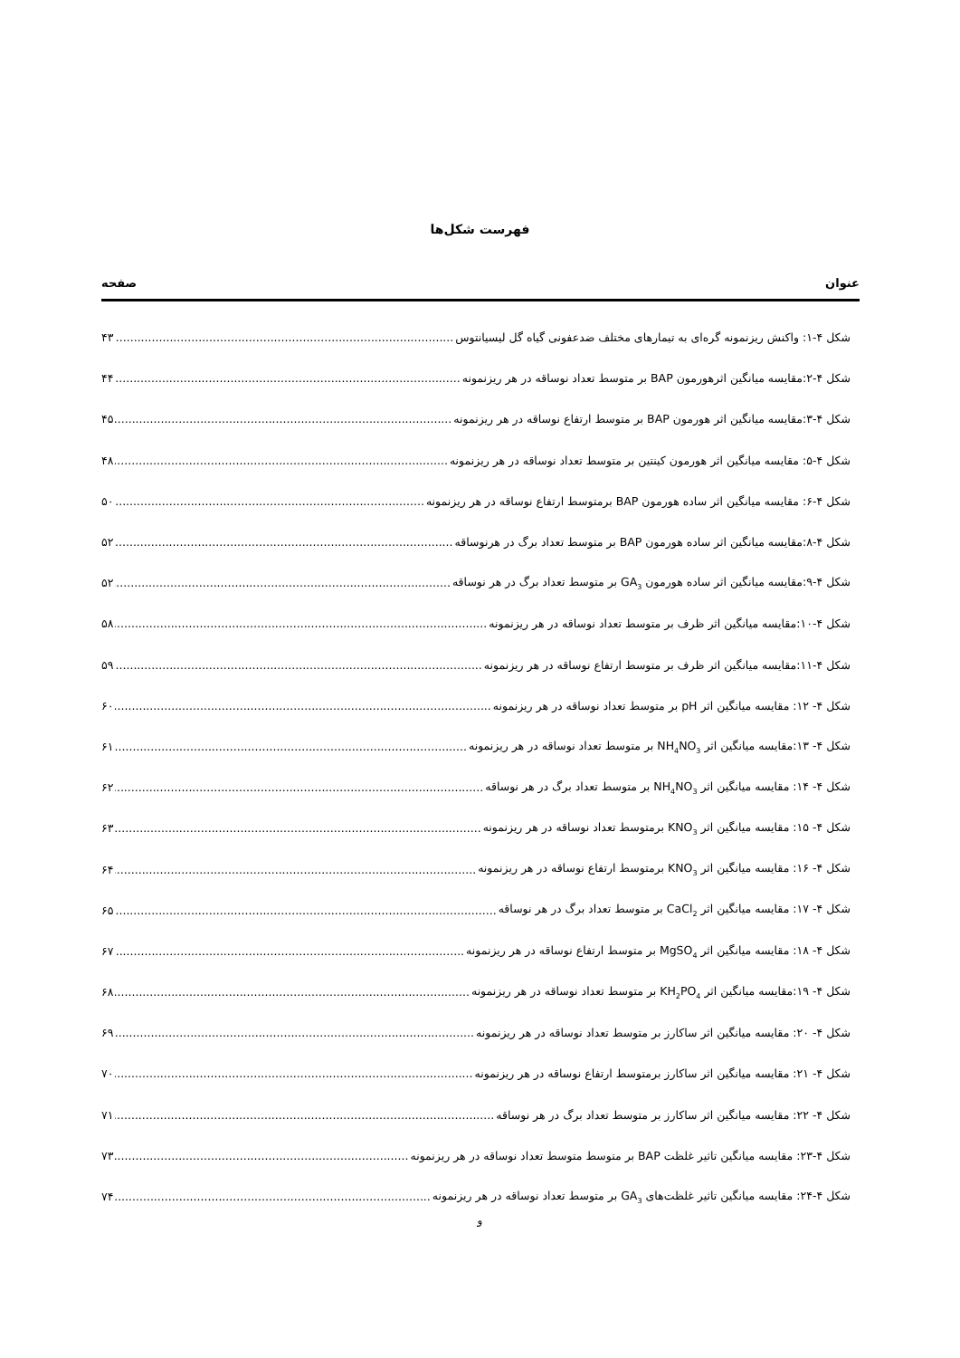فهرست شکل‌ها
عنوان صفحه
شکل ۴-۱: واکنش ریزنمونه گره‌ای به تیمارهای مختلف ضدعفونی گیاه گل لیسیانتوس ۴۳
شکل ۴-۲:مقایسه میانگین اثرهورمون BAP بر متوسط تعداد نوساقه در هر ریزنمونه ۴۴
شکل ۴-۳:مقایسه میانگین اثر هورمون BAP بر متوسط ارتفاع نوساقه در هر ریزنمونه ۴۵
شکل ۴-۵: مقایسه میانگین اثر هورمون کینتین بر متوسط تعداد نوساقه در هر ریزنمونه ۴۸
شکل ۴-۶: مقایسه میانگین اثر ساده هورمون BAP برمتوسط ارتفاع نوساقه در هر ریزنمونه ۵۰
شکل ۴-۸:مقایسه میانگین اثر ساده هورمون BAP بر متوسط تعداد برگ در هرنوساقه ۵۲
شکل ۴-۹:مقایسه میانگین اثر ساده هورمون GA<sub>3</sub> بر متوسط تعداد برگ در هر نوساقه ۵۲
شکل ۴-۱۰:مقایسه میانگین اثر ظرف بر متوسط تعداد نوساقه در هر ریزنمونه ۵۸
شکل ۴-۱۱:مقایسه میانگین اثر ظرف بر متوسط ارتفاع نوساقه در هر ریزنمونه ۵۹
شکل ۴- ۱۲: مقایسه میانگین اثر pH بر متوسط تعداد نوساقه در هر ریزنمونه ۶۰
شکل ۴- ۱۳:مقایسه میانگین اثر NH<sub>4</sub>NO<sub>3</sub> بر متوسط تعداد نوساقه در هر ریزنمونه ۶۱
شکل ۴- ۱۴: مقایسه میانگین اثر NH<sub>4</sub>NO<sub>3</sub> بر متوسط تعداد برگ در هر نوساقه ۶۲
شکل ۴- ۱۵: مقایسه میانگین اثر KNO<sub>3</sub> برمتوسط تعداد نوساقه در هر ریزنمونه ۶۳
شکل ۴- ۱۶: مقایسه میانگین اثر KNO<sub>3</sub> برمتوسط ارتفاع نوساقه در هر ریزنمونه ۶۴
شکل ۴- ۱۷: مقایسه میانگین اثر CaCl<sub>2</sub> بر متوسط تعداد برگ در هر نوساقه ۶۵
شکل ۴- ۱۸: مقایسه میانگین اثر MgSO<sub>4</sub> بر متوسط ارتفاع نوساقه در هر ریزنمونه ۶۷
شکل ۴- ۱۹:مقایسه میانگین اثر KH<sub>2</sub>PO<sub>4</sub> بر متوسط تعداد نوساقه در هر ریزنمونه ۶۸
شکل ۴- ۲۰: مقایسه میانگین اثر ساکارز بر متوسط تعداد نوساقه در هر ریزنمونه ۶۹
شکل ۴- ۲۱: مقایسه میانگین اثر ساکارز برمتوسط ارتفاع نوساقه در هر ریزنمونه ۷۰
شکل ۴- ۲۲: مقایسه میانگین اثر ساکارز بر متوسط تعداد برگ در هر نوساقه ۷۱
شکل ۴-۲۳: مقایسه میانگین تاثیر غلظت BAP بر متوسط متوسط تعداد نوساقه در هر ریزنمونه ۷۳
شکل ۴-۲۴: مقایسه میانگین تاثیر غلظت‌های GA<sub>3</sub> بر متوسط تعداد نوساقه در هر ریزنمونه ۷۴
و